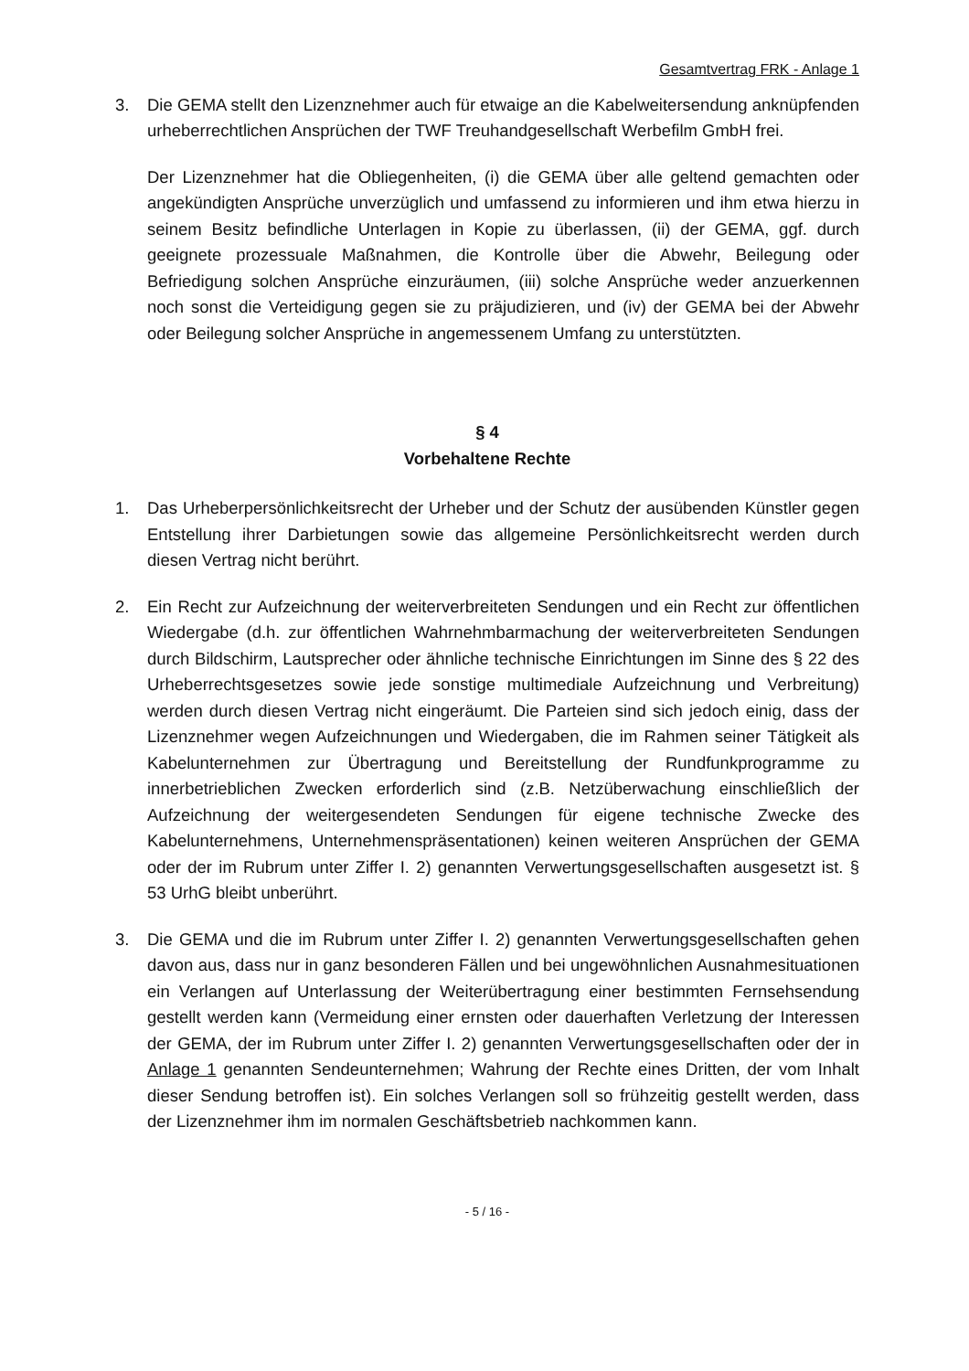Gesamtvertrag FRK - Anlage 1
3. Die GEMA stellt den Lizenznehmer auch für etwaige an die Kabelweitersendung anknüpfenden urheberrechtlichen Ansprüchen der TWF Treuhandgesellschaft Werbefilm GmbH frei.
Der Lizenznehmer hat die Obliegenheiten, (i) die GEMA über alle geltend gemachten oder angekündigten Ansprüche unverzüglich und umfassend zu informieren und ihm etwa hierzu in seinem Besitz befindliche Unterlagen in Kopie zu überlassen, (ii) der GEMA, ggf. durch geeignete prozessuale Maßnahmen, die Kontrolle über die Abwehr, Beilegung oder Befriedigung solchen Ansprüche einzuräumen, (iii) solche Ansprüche weder anzuerkennen noch sonst die Verteidigung gegen sie zu präjudizieren, und (iv) der GEMA bei der Abwehr oder Beilegung solcher Ansprüche in angemessenem Umfang zu unterstützten.
§ 4
Vorbehaltene Rechte
1. Das Urheberpersönlichkeitsrecht der Urheber und der Schutz der ausübenden Künstler gegen Entstellung ihrer Darbietungen sowie das allgemeine Persönlichkeitsrecht werden durch diesen Vertrag nicht berührt.
2. Ein Recht zur Aufzeichnung der weiterverbreiteten Sendungen und ein Recht zur öffentlichen Wiedergabe (d.h. zur öffentlichen Wahrnehmbarmachung der weiterverbreiteten Sendungen durch Bildschirm, Lautsprecher oder ähnliche technische Einrichtungen im Sinne des § 22 des Urheberrechtsgesetzes sowie jede sonstige multimediale Aufzeichnung und Verbreitung) werden durch diesen Vertrag nicht eingeräumt. Die Parteien sind sich jedoch einig, dass der Lizenznehmer wegen Aufzeichnungen und Wiedergaben, die im Rahmen seiner Tätigkeit als Kabelunternehmen zur Übertragung und Bereitstellung der Rundfunkprogramme zu innerbetrieblichen Zwecken erforderlich sind (z.B. Netzüberwachung einschließlich der Aufzeichnung der weitergesendeten Sendungen für eigene technische Zwecke des Kabelunternehmens, Unternehmenspräsentationen) keinen weiteren Ansprüchen der GEMA oder der im Rubrum unter Ziffer I. 2) genannten Verwertungsgesellschaften ausgesetzt ist. § 53 UrhG bleibt unberührt.
3. Die GEMA und die im Rubrum unter Ziffer I. 2) genannten Verwertungsgesellschaften gehen davon aus, dass nur in ganz besonderen Fällen und bei ungewöhnlichen Ausnahmesituationen ein Verlangen auf Unterlassung der Weiterübertragung einer bestimmten Fernsehsendung gestellt werden kann (Vermeidung einer ernsten oder dauerhaften Verletzung der Interessen der GEMA, der im Rubrum unter Ziffer I. 2) genannten Verwertungsgesellschaften oder der in Anlage 1 genannten Sendeunternehmen; Wahrung der Rechte eines Dritten, der vom Inhalt dieser Sendung betroffen ist). Ein solches Verlangen soll so frühzeitig gestellt werden, dass der Lizenznehmer ihm im normalen Geschäftsbetrieb nachkommen kann.
- 5 / 16 -